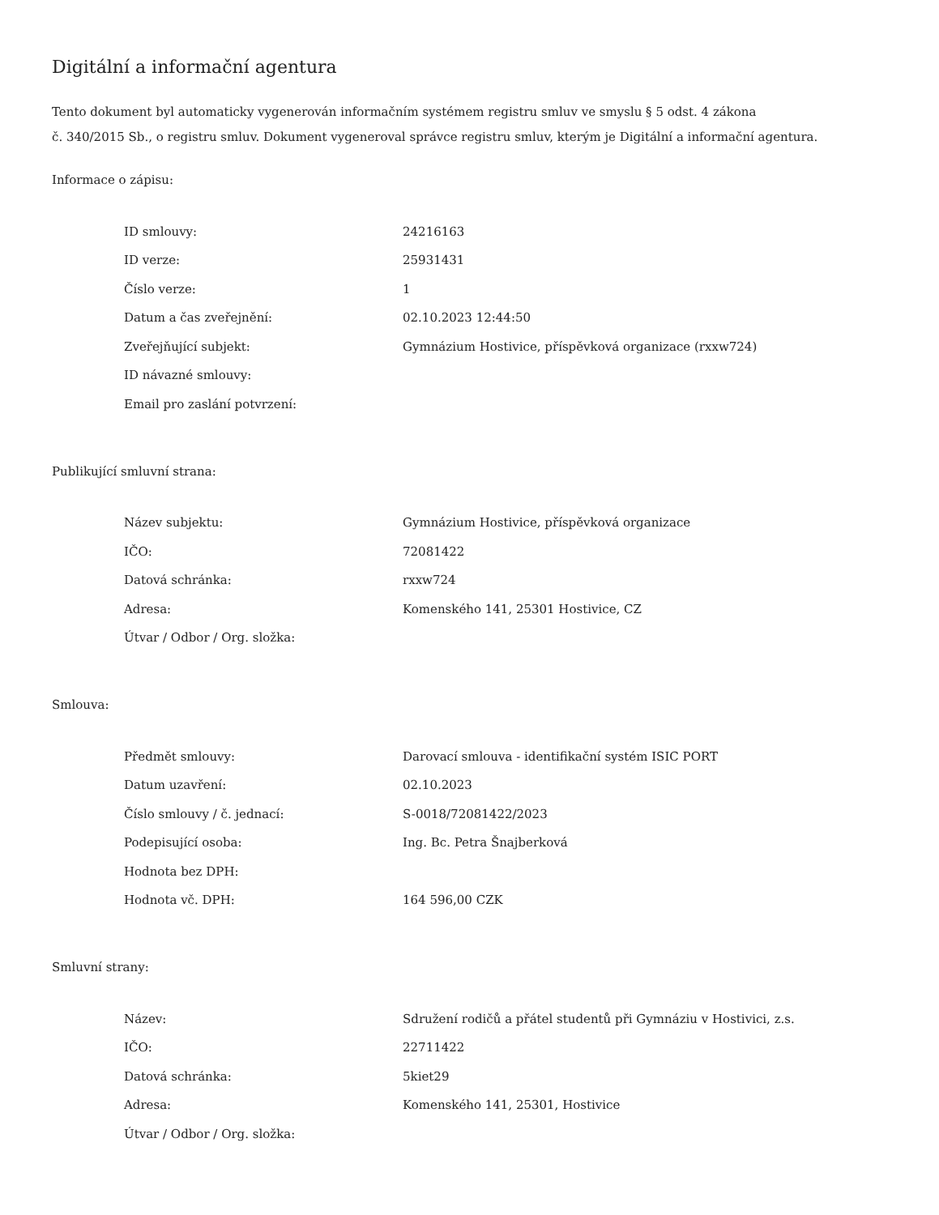Digitální a informační agentura
Tento dokument byl automaticky vygenerován informačním systémem registru smluv ve smyslu § 5 odst. 4 zákona
č. 340/2015 Sb., o registru smluv. Dokument vygeneroval správce registru smluv, kterým je Digitální a informační agentura.
Informace o zápisu:
| ID smlouvy: | 24216163 |
| ID verze: | 25931431 |
| Číslo verze: | 1 |
| Datum a čas zveřejnění: | 02.10.2023 12:44:50 |
| Zveřejňující subjekt: | Gymnázium Hostivice, příspěvková organizace (rxxw724) |
| ID návazné smlouvy: | |
| Email pro zaslání potvrzení: | |
Publikující smluvní strana:
| Název subjektu: | Gymnázium Hostivice, příspěvková organizace |
| IČO: | 72081422 |
| Datová schránka: | rxxw724 |
| Adresa: | Komenského 141, 25301 Hostivice, CZ |
| Útvar / Odbor / Org. složka: | |
Smlouva:
| Předmět smlouvy: | Darovací smlouva - identifikační systém ISIC PORT |
| Datum uzavření: | 02.10.2023 |
| Číslo smlouvy / č. jednací: | S-0018/72081422/2023 |
| Podepisující osoba: | Ing. Bc. Petra Šnajberková |
| Hodnota bez DPH: | |
| Hodnota vč. DPH: | 164 596,00 CZK |
Smluvní strany:
| Název: | Sdružení rodičů a přátel studentů při Gymnáziu v Hostivici, z.s. |
| IČO: | 22711422 |
| Datová schránka: | 5kiet29 |
| Adresa: | Komenského 141, 25301, Hostivice |
| Útvar / Odbor / Org. složka: | |